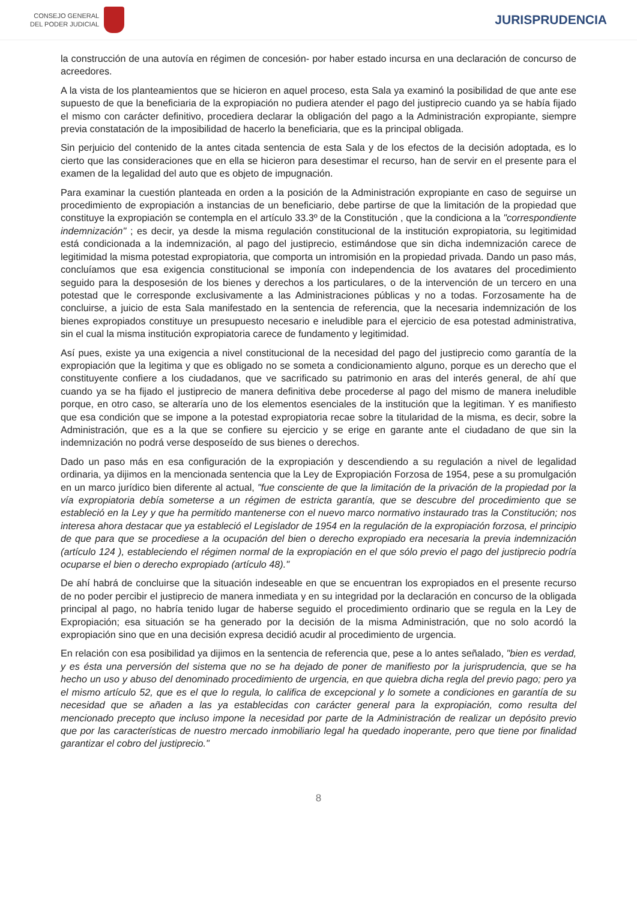CONSEJO GENERAL
DEL PODER JUDICIAL
JURISPRUDENCIA
la construcción de una autovía en régimen de concesión- por haber estado incursa en una declaración de concurso de acreedores.
A la vista de los planteamientos que se hicieron en aquel proceso, esta Sala ya examinó la posibilidad de que ante ese supuesto de que la beneficiaria de la expropiación no pudiera atender el pago del justiprecio cuando ya se había fijado el mismo con carácter definitivo, procediera declarar la obligación del pago a la Administración expropiante, siempre previa constatación de la imposibilidad de hacerlo la beneficiaria, que es la principal obligada.
Sin perjuicio del contenido de la antes citada sentencia de esta Sala y de los efectos de la decisión adoptada, es lo cierto que las consideraciones que en ella se hicieron para desestimar el recurso, han de servir en el presente para el examen de la legalidad del auto que es objeto de impugnación.
Para examinar la cuestión planteada en orden a la posición de la Administración expropiante en caso de seguirse un procedimiento de expropiación a instancias de un beneficiario, debe partirse de que la limitación de la propiedad que constituye la expropiación se contempla en el artículo 33.3º de la Constitución , que la condiciona a la "correspondiente indemnización" ; es decir, ya desde la misma regulación constitucional de la institución expropiatoria, su legitimidad está condicionada a la indemnización, al pago del justiprecio, estimándose que sin dicha indemnización carece de legitimidad la misma potestad expropiatoria, que comporta un intromisión en la propiedad privada. Dando un paso más, concluíamos que esa exigencia constitucional se imponía con independencia de los avatares del procedimiento seguido para la desposesión de los bienes y derechos a los particulares, o de la intervención de un tercero en una potestad que le corresponde exclusivamente a las Administraciones públicas y no a todas. Forzosamente ha de concluirse, a juicio de esta Sala manifestado en la sentencia de referencia, que la necesaria indemnización de los bienes expropiados constituye un presupuesto necesario e ineludible para el ejercicio de esa potestad administrativa, sin el cual la misma institución expropiatoria carece de fundamento y legitimidad.
Así pues, existe ya una exigencia a nivel constitucional de la necesidad del pago del justiprecio como garantía de la expropiación que la legitima y que es obligado no se someta a condicionamiento alguno, porque es un derecho que el constituyente confiere a los ciudadanos, que ve sacrificado su patrimonio en aras del interés general, de ahí que cuando ya se ha fijado el justiprecio de manera definitiva debe procederse al pago del mismo de manera ineludible porque, en otro caso, se alteraría uno de los elementos esenciales de la institución que la legitiman. Y es manifiesto que esa condición que se impone a la potestad expropiatoria recae sobre la titularidad de la misma, es decir, sobre la Administración, que es a la que se confiere su ejercicio y se erige en garante ante el ciudadano de que sin la indemnización no podrá verse desposeído de sus bienes o derechos.
Dado un paso más en esa configuración de la expropiación y descendiendo a su regulación a nivel de legalidad ordinaria, ya dijimos en la mencionada sentencia que la Ley de Expropiación Forzosa de 1954, pese a su promulgación en un marco jurídico bien diferente al actual, "fue consciente de que la limitación de la privación de la propiedad por la vía expropiatoria debía someterse a un régimen de estricta garantía, que se descubre del procedimiento que se estableció en la Ley y que ha permitido mantenerse con el nuevo marco normativo instaurado tras la Constitución; nos interesa ahora destacar que ya estableció el Legislador de 1954 en la regulación de la expropiación forzosa, el principio de que para que se procediese a la ocupación del bien o derecho expropiado era necesaria la previa indemnización (artículo 124 ), estableciendo el régimen normal de la expropiación en el que sólo previo el pago del justiprecio podría ocuparse el bien o derecho expropiado (artículo 48)."
De ahí habrá de concluirse que la situación indeseable en que se encuentran los expropiados en el presente recurso de no poder percibir el justiprecio de manera inmediata y en su integridad por la declaración en concurso de la obligada principal al pago, no habría tenido lugar de haberse seguido el procedimiento ordinario que se regula en la Ley de Expropiación; esa situación se ha generado por la decisión de la misma Administración, que no solo acordó la expropiación sino que en una decisión expresa decidió acudir al procedimiento de urgencia.
En relación con esa posibilidad ya dijimos en la sentencia de referencia que, pese a lo antes señalado, "bien es verdad, y es ésta una perversión del sistema que no se ha dejado de poner de manifiesto por la jurisprudencia, que se ha hecho un uso y abuso del denominado procedimiento de urgencia, en que quiebra dicha regla del previo pago; pero ya el mismo artículo 52, que es el que lo regula, lo califica de excepcional y lo somete a condiciones en garantía de su necesidad que se añaden a las ya establecidas con carácter general para la expropiación, como resulta del mencionado precepto que incluso impone la necesidad por parte de la Administración de realizar un depósito previo que por las características de nuestro mercado inmobiliario legal ha quedado inoperante, pero que tiene por finalidad garantizar el cobro del justiprecio."
8